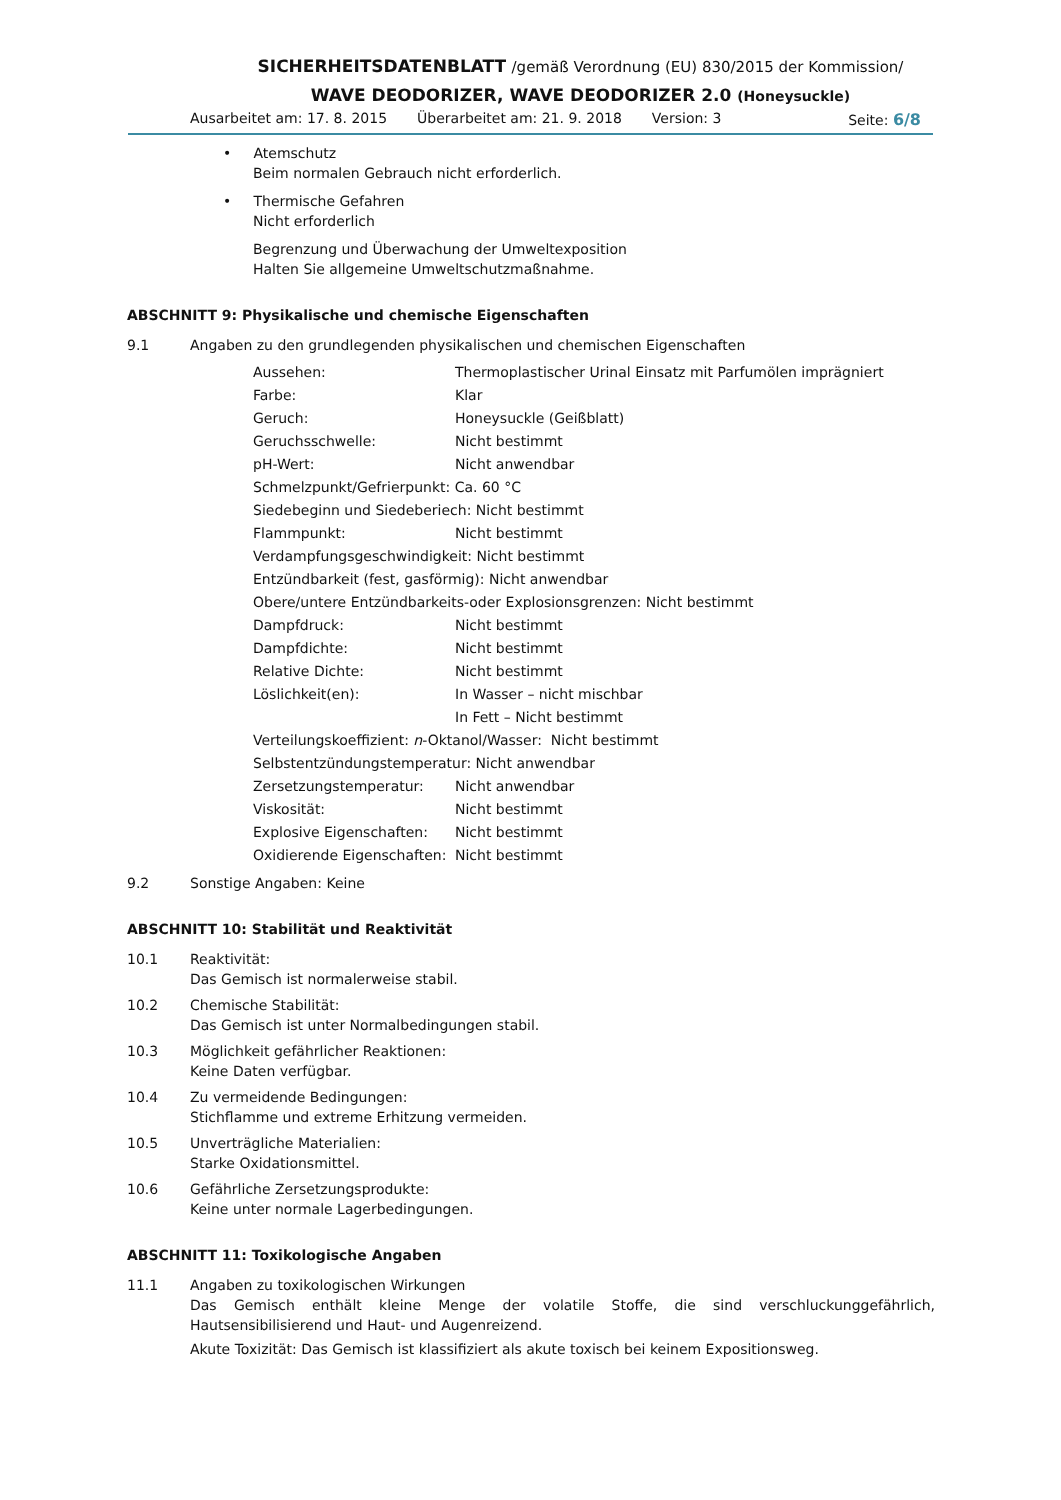SICHERHEITSDATENBLATT /gemäß Verordnung (EU) 830/2015 der Kommission/
WAVE DEODORIZER, WAVE DEODORIZER 2.0 (Honeysuckle)
Ausarbeitet am: 17. 8. 2015 Überarbeitet am: 21. 9. 2018 Version: 3 Seite: 6/8
• Atemschutz
Beim normalen Gebrauch nicht erforderlich.
• Thermische Gefahren
Nicht erforderlich
Begrenzung und Überwachung der Umweltexposition
Halten Sie allgemeine Umweltschutzmaßnahme.
ABSCHNITT 9: Physikalische und chemische Eigenschaften
9.1 Angaben zu den grundlegenden physikalischen und chemischen Eigenschaften
Aussehen: Thermoplastischer Urinal Einsatz mit Parfumölen imprägniert
Farbe: Klar
Geruch: Honeysuckle (Geißblatt)
Geruchsschwelle: Nicht bestimmt
pH-Wert: Nicht anwendbar
Schmelzpunkt/Gefrierpunkt: Ca. 60 °C
Siedebeginn und Siedeberiech: Nicht bestimmt
Flammpunkt: Nicht bestimmt
Verdampfungsgeschwindigkeit: Nicht bestimmt
Entzündbarkeit (fest, gasförmig): Nicht anwendbar
Obere/untere Entzündbarkeits-oder Explosionsgrenzen: Nicht bestimmt
Dampfdruck: Nicht bestimmt
Dampfdichte: Nicht bestimmt
Relative Dichte: Nicht bestimmt
Löslichkeit(en): In Wasser – nicht mischbar
In Fett – Nicht bestimmt
Verteilungskoeffizient: n -Oktanol/Wasser: Nicht bestimmt
Selbstentzündungstemperatur: Nicht anwendbar
Zersetzungstemperatur: Nicht anwendbar
Viskosität: Nicht bestimmt
Explosive Eigenschaften: Nicht bestimmt
Oxidierende Eigenschaften: Nicht bestimmt
9.2 Sonstige Angaben: Keine
ABSCHNITT 10: Stabilität und Reaktivität
10.1 Reaktivität:
Das Gemisch ist normalerweise stabil.
10.2 Chemische Stabilität:
Das Gemisch ist unter Normalbedingungen stabil.
10.3 Möglichkeit gefährlicher Reaktionen:
Keine Daten verfügbar.
10.4 Zu vermeidende Bedingungen:
Stichflamme und extreme Erhitzung vermeiden.
10.5 Unverträgliche Materialien:
Starke Oxidationsmittel.
10.6 Gefährliche Zersetzungsprodukte:
Keine unter normale Lagerbedingungen.
ABSCHNITT 11: Toxikologische Angaben
11.1 Angaben zu toxikologischen Wirkungen
Das Gemisch enthält kleine Menge der volatile Stoffe, die sind verschluckunggefährlich, Hautsensibilisierend und Haut- und Augenreizend.
Akute Toxizität: Das Gemisch ist klassifiziert als akute toxisch bei keinem Expositionsweg.